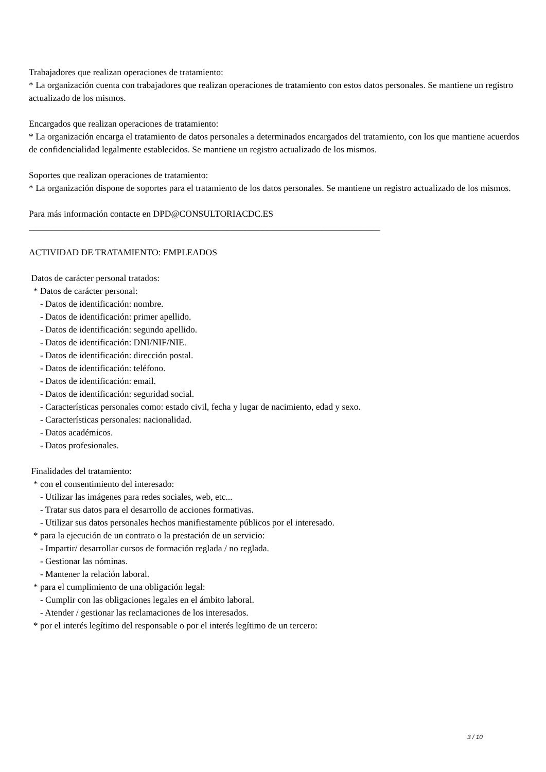Trabajadores que realizan operaciones de tratamiento:
* La organización cuenta con trabajadores que realizan operaciones de tratamiento con estos datos personales. Se mantiene un registro actualizado de los mismos.
Encargados que realizan operaciones de tratamiento:
* La organización encarga el tratamiento de datos personales a determinados encargados del tratamiento, con los que mantiene acuerdos de confidencialidad legalmente establecidos. Se mantiene un registro actualizado de los mismos.
Soportes que realizan operaciones de tratamiento:
* La organización dispone de soportes para el tratamiento de los datos personales. Se mantiene un registro actualizado de los mismos.
Para más información contacte en DPD@CONSULTORIACDC.ES
______________________________________________________________________________
ACTIVIDAD DE TRATAMIENTO: EMPLEADOS
Datos de carácter personal tratados:
* Datos de carácter personal:
- Datos de identificación: nombre.
- Datos de identificación: primer apellido.
- Datos de identificación: segundo apellido.
- Datos de identificación: DNI/NIF/NIE.
- Datos de identificación: dirección postal.
- Datos de identificación: teléfono.
- Datos de identificación: email.
- Datos de identificación: seguridad social.
- Características personales como: estado civil, fecha y lugar de nacimiento, edad y sexo.
- Características personales: nacionalidad.
- Datos académicos.
- Datos profesionales.
Finalidades del tratamiento:
* con el consentimiento del interesado:
- Utilizar las imágenes para redes sociales, web, etc...
- Tratar sus datos para el desarrollo de acciones formativas.
- Utilizar sus datos personales hechos manifiestamente públicos por el interesado.
* para la ejecución de un contrato o la prestación de un servicio:
- Impartir/ desarrollar cursos de formación reglada / no reglada.
- Gestionar las nóminas.
- Mantener la relación laboral.
* para el cumplimiento de una obligación legal:
- Cumplir con las obligaciones legales en el ámbito laboral.
- Atender / gestionar las reclamaciones de los interesados.
* por el interés legítimo del responsable o por el interés legítimo de un tercero:
3 / 10